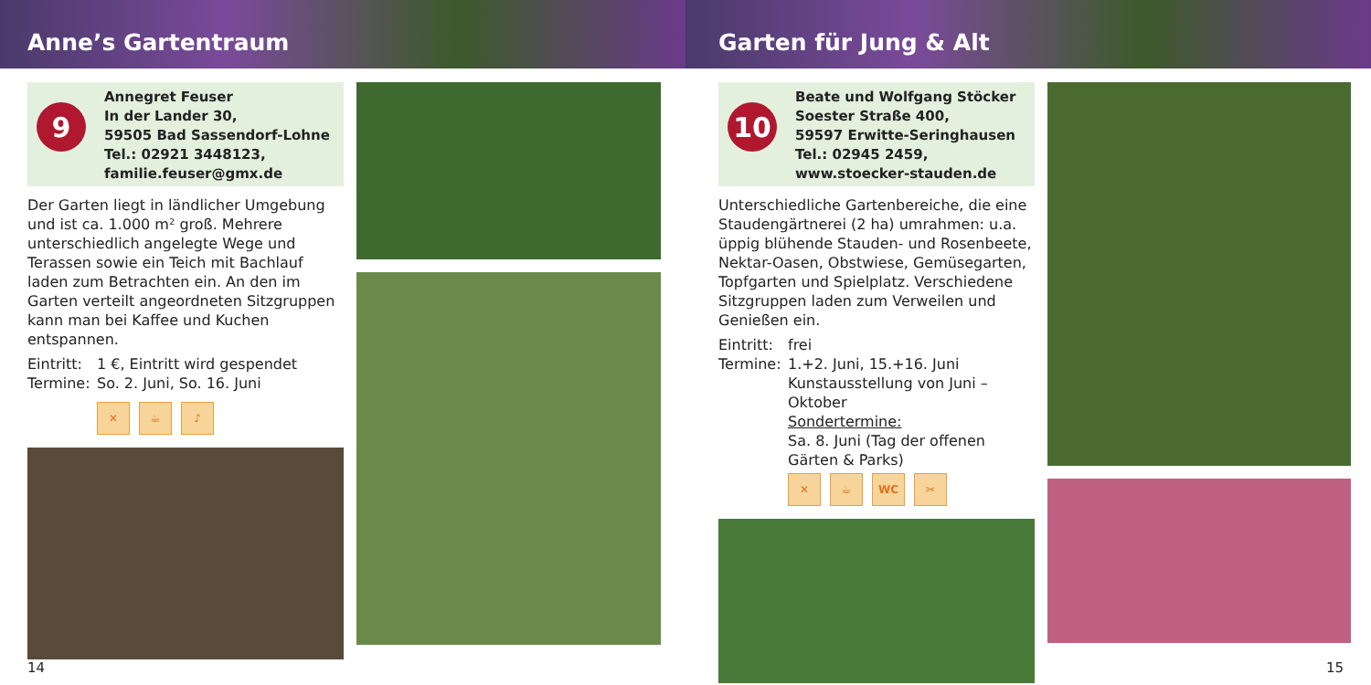Anne’s Gartentraum
9
Annegret Feuser
In der Lander 30,
59505 Bad Sassendorf-Lohne
Tel.: 02921 3448123,
familie.feuser@gmx.de
Der Garten liegt in ländlicher Umgebung und ist ca. 1.000 m² groß. Mehrere unterschiedlich angelegte Wege und Terassen sowie ein Teich mit Bachlauf laden zum Betrachten ein. An den im Garten verteilt angeordneten Sitzgruppen kann man bei Kaffee und Kuchen entspannen.
Eintritt: 1 €, Eintritt wird gespendet
Termine: So. 2. Juni, So. 16. Juni
✕ ☕ ♪
14
Garten für Jung & Alt
10
Beate und Wolfgang Stöcker
Soester Straße 400,
59597 Erwitte-Seringhausen
Tel.: 02945 2459,
www.stoecker-stauden.de
Unterschiedliche Gartenbereiche, die eine Staudengärtnerei (2 ha) umrahmen: u.a. üppig blühende Stauden- und Rosenbeete, Nektar-Oasen, Obstwiese, Gemüsegarten, Topfgarten und Spielplatz. Verschiedene Sitzgruppen laden zum Verweilen und Genießen ein.
Eintritt: frei
Termine: 1.+2. Juni, 15.+16. Juni
Kunstausstellung von Juni – Oktober
Sondertermine:
Sa. 8. Juni (Tag der offenen Gärten & Parks)
✕ ☕ WC ✂
15